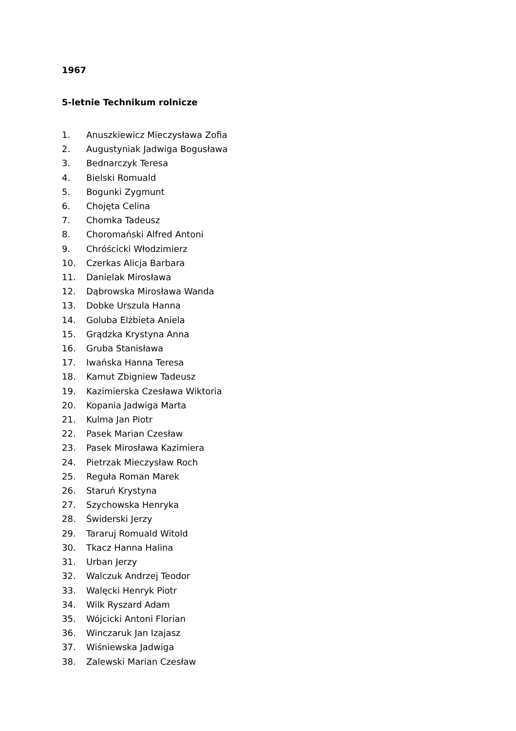1967
5-letnie Technikum rolnicze
1. Anuszkiewicz Mieczysława Zofia
2. Augustyniak Jadwiga Bogusława
3. Bednarczyk Teresa
4. Bielski Romuald
5. Bogunki Zygmunt
6. Chojęta Celina
7. Chomka Tadeusz
8. Choromański Alfred Antoni
9. Chróścicki Włodzimierz
10. Czerkas Alicja Barbara
11. Danielak Mirosława
12. Dąbrowska Mirosława Wanda
13. Dobke Urszula Hanna
14. Goluba Elżbieta Aniela
15. Grądzka Krystyna Anna
16. Gruba Stanisława
17. Iwańska Hanna Teresa
18. Kamut Zbigniew Tadeusz
19. Kazimierska Czesława Wiktoria
20. Kopania Jadwiga Marta
21. Kulma Jan Piotr
22. Pasek Marian Czesław
23. Pasek Mirosława Kazimiera
24. Pietrzak Mieczysław Roch
25. Reguła Roman Marek
26. Staruń Krystyna
27. Szychowska Henryka
28. Świderski Jerzy
29. Tararuj Romuald Witold
30. Tkacz Hanna Halina
31. Urban Jerzy
32. Walczuk Andrzej Teodor
33. Walęcki Henryk Piotr
34. Wilk Ryszard Adam
35. Wójcicki Antoni Florian
36. Winczaruk Jan Izajasz
37. Wiśniewska Jadwiga
38. Zalewski Marian Czesław